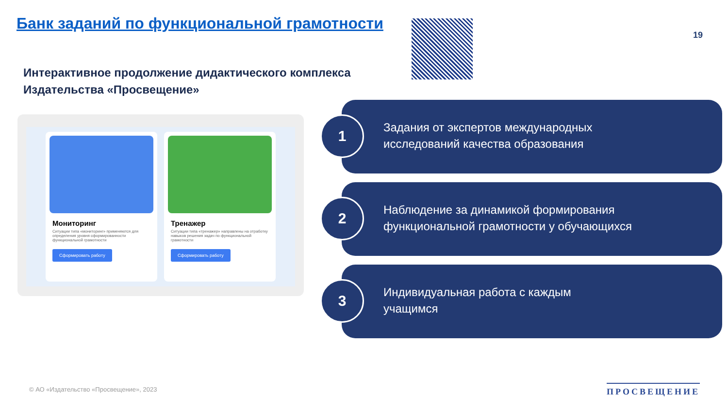Банк заданий по функциональной грамотности
19
Интерактивное продолжение дидактического комплекса
Издательства «Просвещение»
Мониторинг
Ситуации типа «мониторинг» применяются для определения уровня сформированности функциональной грамотности
Сформировать работу
Тренажер
Ситуации типа «тренажер» направлены на отработку навыков решения задач по функциональной грамотности
Сформировать работу
Задания от экспертов международных
исследований качества образования
1
Наблюдение за динамикой формирования
функциональной грамотности у обучающихся
2
Индивидуальная работа с каждым
учащимся
3
© АО «Издательство «Просвещение», 2023
ПРОСВЕЩЕНИЕ